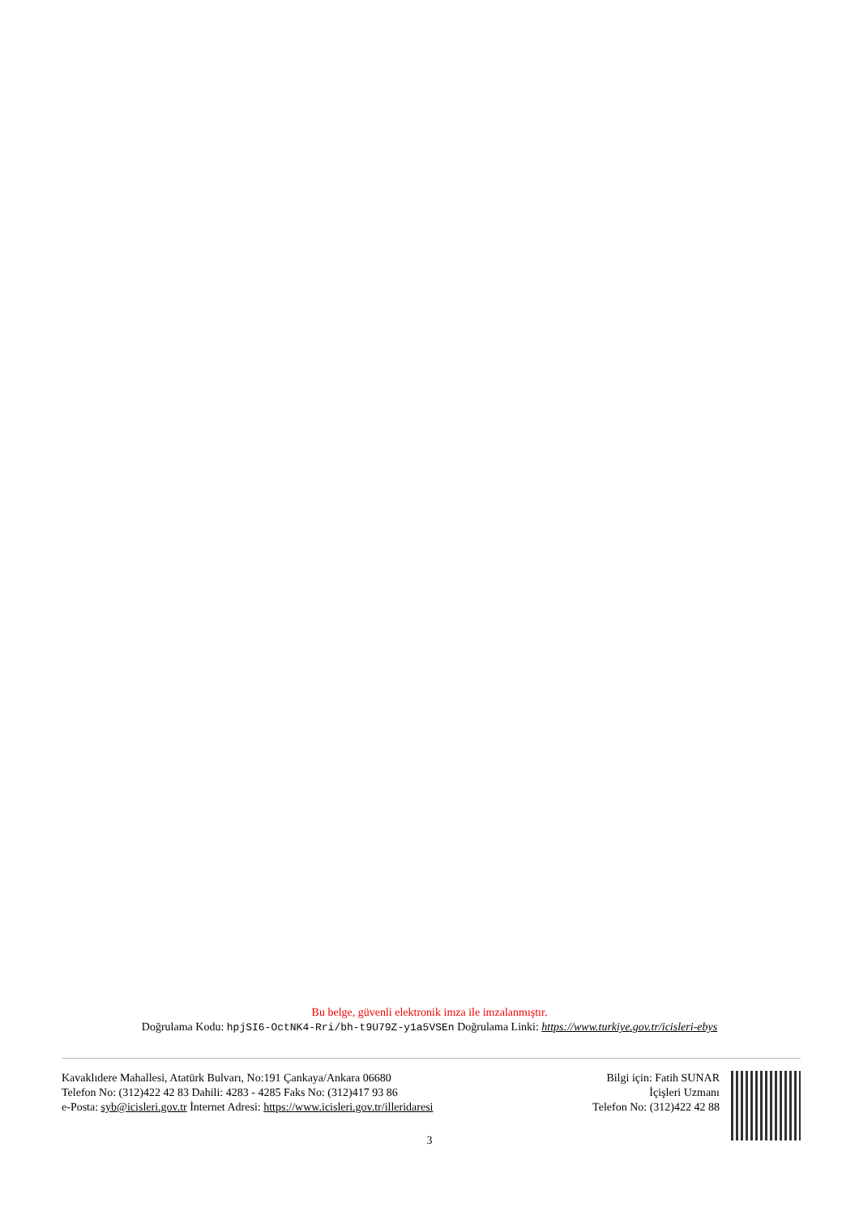Bu belge, güvenli elektronik imza ile imzalanmıştır.
Doğrulama Kodu: hpjSI6-OctNK4-Rri/bh-t9U79Z-y1a5VSEn Doğrulama Linki: https://www.turkiye.gov.tr/icisleri-ebys
Kavaklıdere Mahallesi, Atatürk Bulvarı, No:191 Çankaya/Ankara 06680
Telefon No: (312)422 42 83 Dahili: 4283 - 4285 Faks No: (312)417 93 86
e-Posta: syb@icisleri.gov.tr İnternet Adresi: https://www.icisleri.gov.tr/illeridaresi
Bilgi için: Fatih SUNAR
İçişleri Uzmanı
Telefon No: (312)422 42 88
3